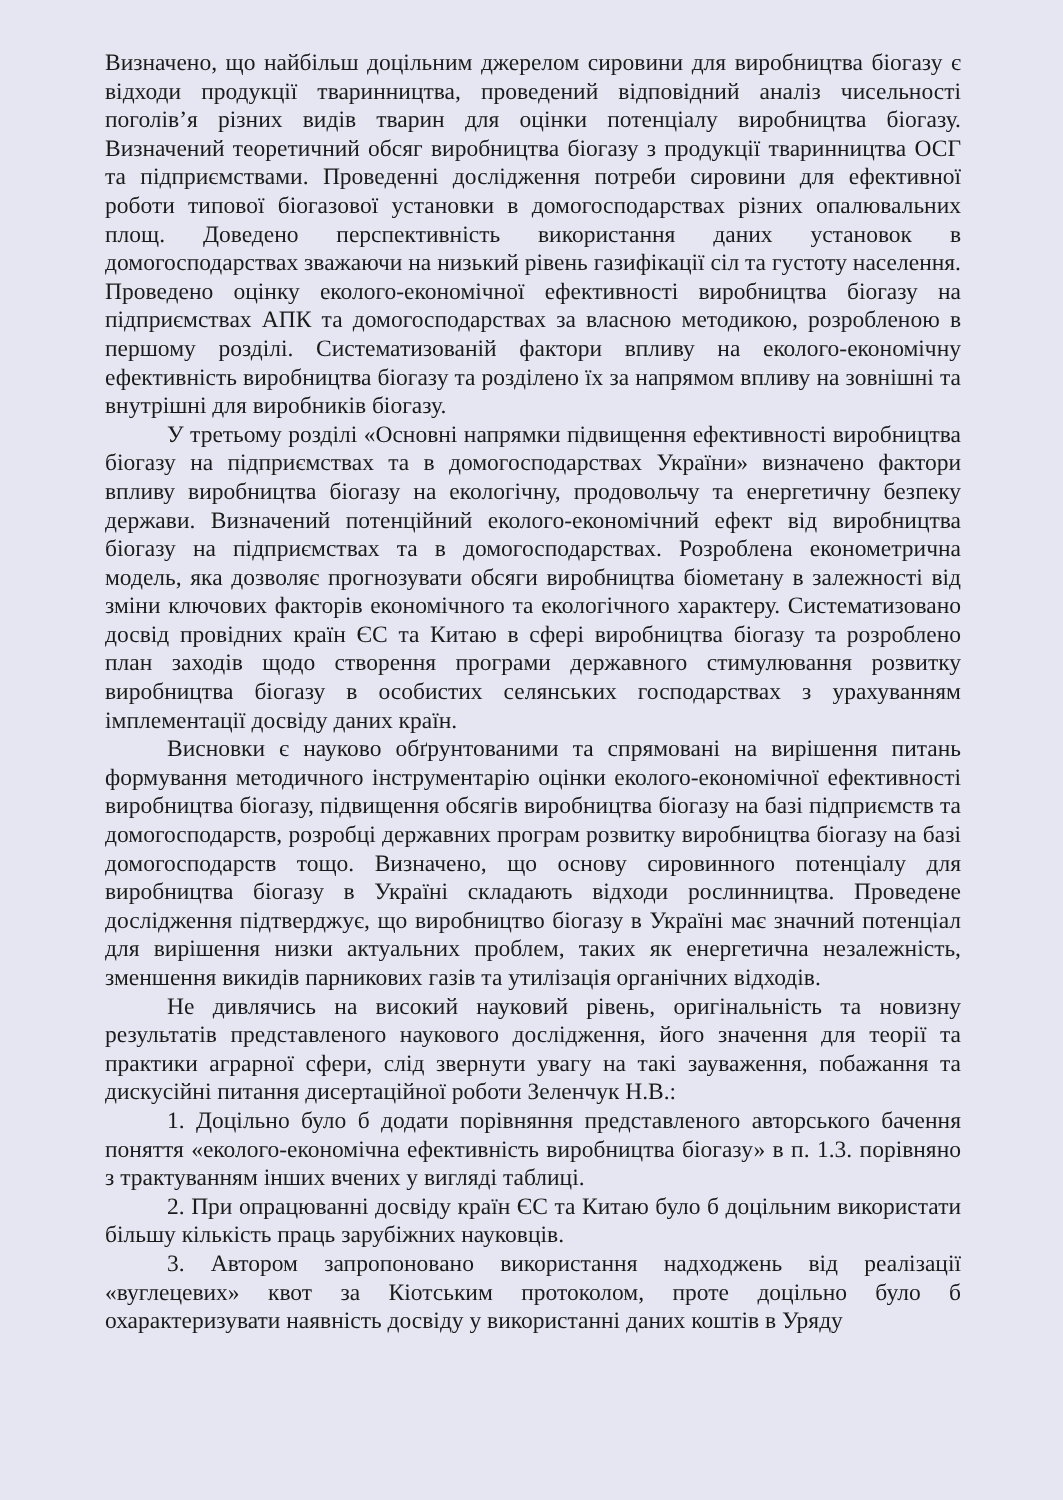Визначено, що найбільш доцільним джерелом сировини для виробництва біогазу є відходи продукції тваринництва, проведений відповідний аналіз чисельності поголів’я різних видів тварин для оцінки потенціалу виробництва біогазу. Визначений теоретичний обсяг виробництва біогазу з продукції тваринництва ОСГ та підприємствами. Проведенні дослідження потреби сировини для ефективної роботи типової біогазової установки в домогосподарствах різних опалювальних площ. Доведено перспективність використання даних установок в домогосподарствах зважаючи на низький рівень газифікації сіл та густоту населення. Проведено оцінку еколого-економічної ефективності виробництва біогазу на підприємствах АПК та домогосподарствах за власною методикою, розробленою в першому розділі. Систематизованій фактори впливу на еколого-економічну ефективність виробництва біогазу та розділено їх за напрямом впливу на зовнішні та внутрішні для виробників біогазу.
У третьому розділі «Основні напрямки підвищення ефективності виробництва біогазу на підприємствах та в домогосподарствах України» визначено фактори впливу виробництва біогазу на екологічну, продовольчу та енергетичну безпеку держави. Визначений потенційний еколого-економічний ефект від виробництва біогазу на підприємствах та в домогосподарствах. Розроблена економетрична модель, яка дозволяє прогнозувати обсяги виробництва біометану в залежності від зміни ключових факторів економічного та екологічного характеру. Систематизовано досвід провідних країн ЄС та Китаю в сфері виробництва біогазу та розроблено план заходів щодо створення програми державного стимулювання розвитку виробництва біогазу в особистих селянських господарствах з урахуванням імплементації досвіду даних країн.
Висновки є науково обґрунтованими та спрямовані на вирішення питань формування методичного інструментарію оцінки еколого-економічної ефективності виробництва біогазу, підвищення обсягів виробництва біогазу на базі підприємств та домогосподарств, розробці державних програм розвитку виробництва біогазу на базі домогосподарств тощо. Визначено, що основу сировинного потенціалу для виробництва біогазу в Україні складають відходи рослинництва. Проведене дослідження підтверджує, що виробництво біогазу в Україні має значний потенціал для вирішення низки актуальних проблем, таких як енергетична незалежність, зменшення викидів парникових газів та утилізація органічних відходів.
Не дивлячись на високий науковий рівень, оригінальність та новизну результатів представленого наукового дослідження, його значення для теорії та практики аграрної сфери, слід звернути увагу на такі зауваження, побажання та дискусійні питання дисертаційної роботи Зеленчук Н.В.:
1. Доцільно було б додати порівняння представленого авторського бачення поняття «еколого-економічна ефективність виробництва біогазу» в п. 1.3. порівняно з трактуванням інших вчених у вигляді таблиці.
2. При опрацюванні досвіду країн ЄС та Китаю було б доцільним використати більшу кількість праць зарубіжних науковців.
3. Автором запропоновано використання надходжень від реалізації «вуглецевих» квот за Кіотським протоколом, проте доцільно було б охарактеризувати наявність досвіду у використанні даних коштів в Уряду